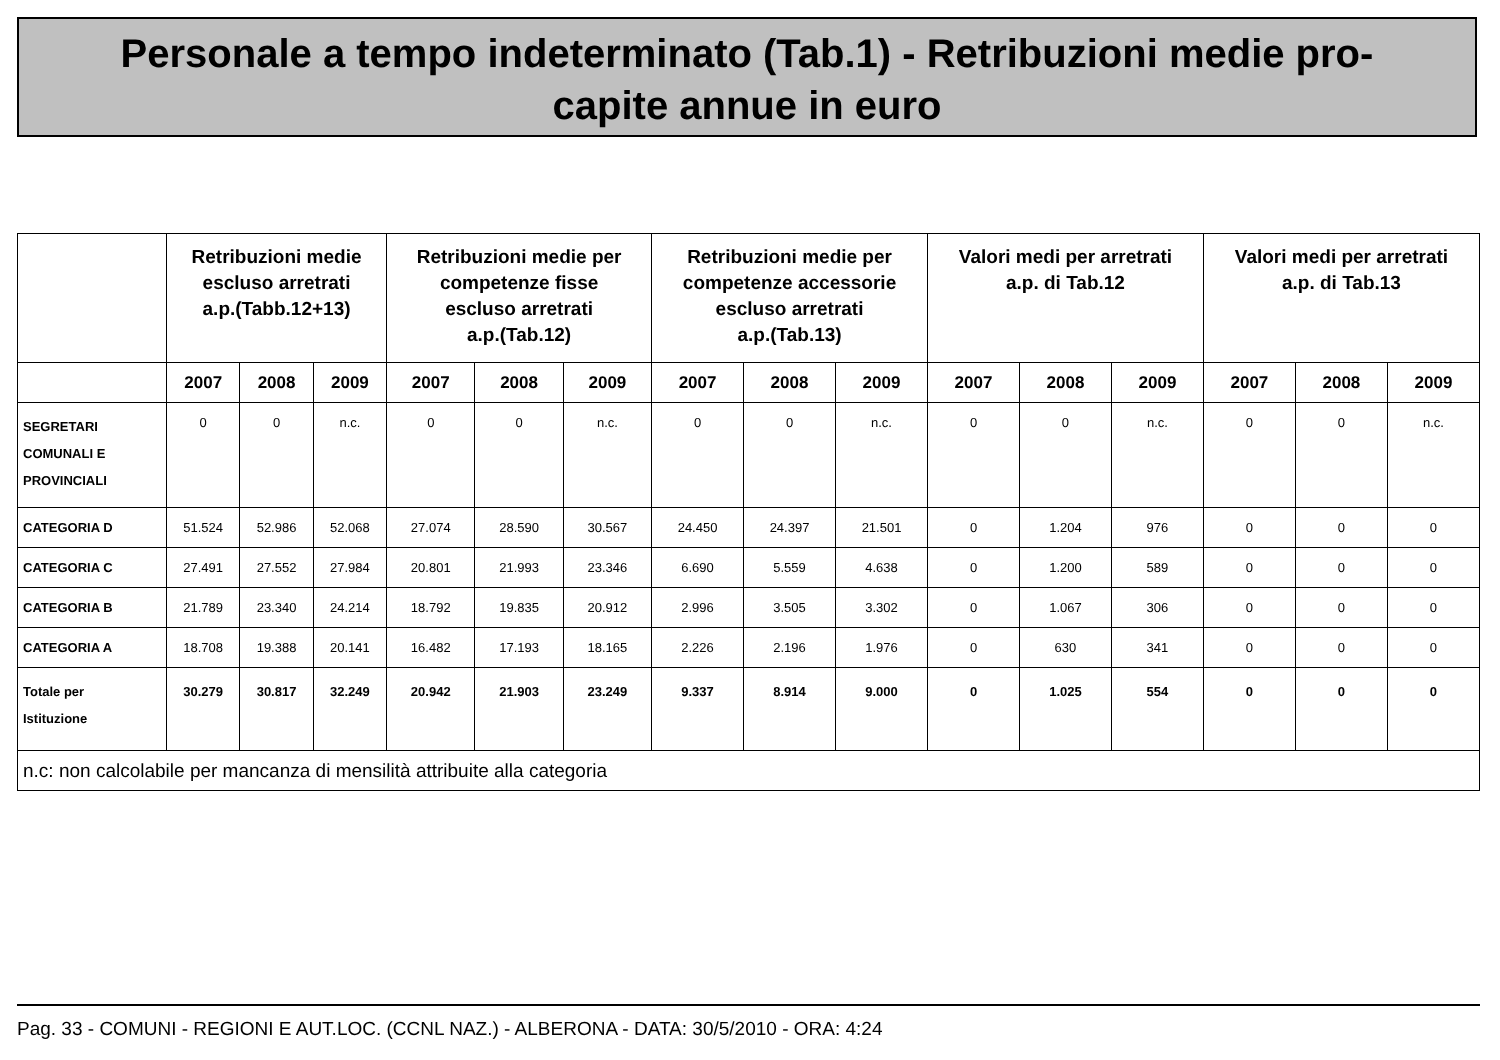Personale a tempo indeterminato (Tab.1) - Retribuzioni medie pro-
capite annue in euro
| | Retribuzioni medie escluso arretrati a.p.(Tabb.12+13) | | | Retribuzioni medie per competenze fisse escluso arretrati a.p.(Tab.12) | | | Retribuzioni medie per competenze accessorie escluso arretrati a.p.(Tab.13) | | | Valori medi per arretrati a.p. di Tab.12 | | | Valori medi per arretrati a.p. di Tab.13 | | |
| --- | --- | --- | --- | --- | --- | --- | --- | --- | --- | --- | --- | --- | --- | --- | --- |
| | 2007 | 2008 | 2009 | 2007 | 2008 | 2009 | 2007 | 2008 | 2009 | 2007 | 2008 | 2009 | 2007 | 2008 | 2009 |
| SEGRETARI COMUNALI E PROVINCIALI | 0 | 0 | n.c. | 0 | 0 | n.c. | 0 | 0 | n.c. | 0 | 0 | n.c. | 0 | 0 | n.c. |
| CATEGORIA D | 51.524 | 52.986 | 52.068 | 27.074 | 28.590 | 30.567 | 24.450 | 24.397 | 21.501 | 0 | 1.204 | 976 | 0 | 0 | 0 |
| CATEGORIA C | 27.491 | 27.552 | 27.984 | 20.801 | 21.993 | 23.346 | 6.690 | 5.559 | 4.638 | 0 | 1.200 | 589 | 0 | 0 | 0 |
| CATEGORIA B | 21.789 | 23.340 | 24.214 | 18.792 | 19.835 | 20.912 | 2.996 | 3.505 | 3.302 | 0 | 1.067 | 306 | 0 | 0 | 0 |
| CATEGORIA A | 18.708 | 19.388 | 20.141 | 16.482 | 17.193 | 18.165 | 2.226 | 2.196 | 1.976 | 0 | 630 | 341 | 0 | 0 | 0 |
| Totale per Istituzione | 30.279 | 30.817 | 32.249 | 20.942 | 21.903 | 23.249 | 9.337 | 8.914 | 9.000 | 0 | 1.025 | 554 | 0 | 0 | 0 |
| n.c: non calcolabile per mancanza di mensilità attribuite alla categoria | | | | | | | | | | | | | | | |
Pag. 33 - COMUNI - REGIONI E AUT.LOC. (CCNL NAZ.) - ALBERONA - DATA: 30/5/2010 - ORA: 4:24